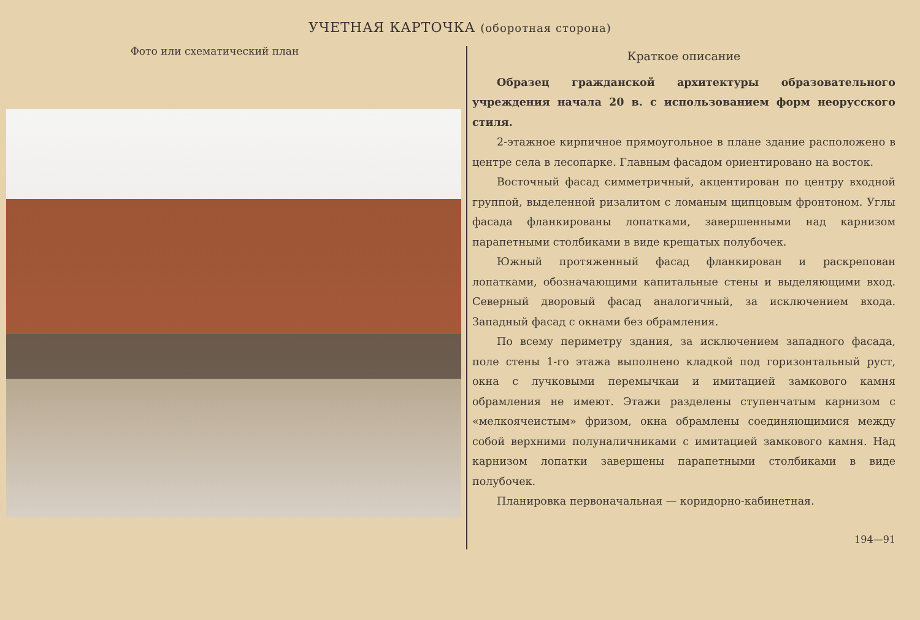УЧЕТНАЯ КАРТОЧКА (оборотная сторона)
Фото или схематический план
Краткое описание
Образец гражданской архитектуры образовательного учреждения начала 20 в. с использованием форм неорусского стиля.
2-этажное кирпичное прямоугольное в плане здание расположено в центре села в лесопарке. Главным фасадом ориентировано на восток.
Восточный фасад симметричный, акцентирован по центру входной группой, выделенной ризалитом с ломаным щипцовым фронтоном. Углы фасада фланкированы лопатками, завершенными над карнизом парапетными столбиками в виде крещатых полубочек.
Южный протяженный фасад фланкирован и раскрепован лопатками, обозначающими капитальные стены и выделяющими вход. Северный дворовый фасад аналогичный, за исключением входа. Западный фасад с окнами без обрамления.
По всему периметру здания, за исключением западного фасада, поле стены 1-го этажа выполнено кладкой под горизонтальный руст, окна с лучковыми перемычкаи и имитацией замкового камня обрамления не имеют. Этажи разделены ступенчатым карнизом с «мелкоячеистым» фризом, окна обрамлены соединяющимися между собой верхними полуналичниками с имитацией замкового камня. Над карнизом лопатки завершены парапетными столбиками в виде полубочек.
Планировка первоначальная — коридорно-кабинетная.
194—91